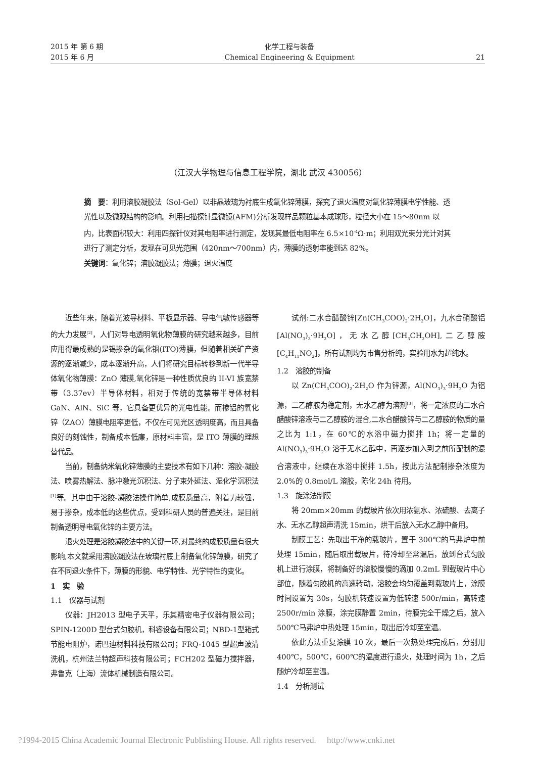2015 年 第 6 期
2015 年 6 月
化学工程与装备
Chemical Engineering & Equipment
21
（江汉大学物理与信息工程学院，湖北 武汉 430056）
摘　要：利用溶胶凝胶法（Sol-Gel）以非晶玻璃为衬底生成氧化锌薄膜，探究了退火温度对氧化锌薄膜电学性能、透光性以及微观结构的影响。利用扫描探针显微镜(AFM)分析发现样品颗粒基本成球形，粒径大小在 15～80nm 以内，比表面积较大：利用四探针仪对其电阻率进行测定，发现其最低电阻率在 6.5×10<sup>-4</sup>Ω·m；利用双光束分光计对其进行了测定分析，发现在可见光范围（420nm～700nm）内，薄膜的透射率能到达 82%。
关键词：氧化锌；溶胶凝胶法；薄膜；退火温度
近些年来，随着光波导材料、平板显示器、导电气敏传感器等的大力发展<sup>[2]</sup>，人们对导电透明氧化物薄膜的研究越来越多，目前应用得最成熟的是锡掺杂的氧化铟(ITO)薄膜，但随着相关矿产资源的逐渐减少，成本逐渐升高，人们将研究目标转移到新一代半导体氧化物薄膜：ZnO 薄膜,氧化锌是一种性质优良的 II-VI 族宽禁带（3.37ev）半导体材料，相对于传统的宽禁带半导体材料 GaN、AlN、SiC 等，它具备更优异的光电性能。而掺铝的氧化锌（ZAO）薄膜电阻率更低，不仅在可见光区透明度高，而且具备良好的刻蚀性，制备成本低廉，原材料丰富，是 ITO 薄膜的理想替代品。
当前，制备纳米氧化锌薄膜的主要技术有如下几种：溶胶-凝胶法、喷雾热解法、脉冲激光沉积法、分子束外延法、湿化学沉积法<sup>[1]</sup>等。其中由于溶胶-凝胶法操作简单,成膜质量高，附着力较强，易于掺杂，成本低的这些优点，受到科研人员的普遍关注，是目前制备透明导电氧化锌的主要方法。
退火处理是溶胶凝胶法中的关键一环,对最终的成膜质量有很大影响,本文就采用溶胶凝胶法在玻璃衬底上制备氧化锌薄膜，研究了在不同退火条件下，薄膜的形貌、电学特性、光学特性的变化。
1　实　验
1.1　仪器与试剂
仪器：JH2013 型电子天平，乐其精密电子仪器有限公司；SPIN-1200D 型台式匀胶机，科睿设备有限公司；NBD-1型箱式节能电阻炉，诺巴迪材料科技有限公司；FRQ-1045 型超声波清洗机，杭州法兰特超声科技有限公司；FCH202 型磁力搅拌器，弗鲁克（上海）流体机械制造有限公司。
试剂:二水合醋酸锌[Zn(CH<sub>3</sub>COO)<sub>2</sub>·2H<sub>2</sub>O]，九水合硝酸铝[Al(NO<sub>3</sub>)<sub>3</sub>·9H<sub>2</sub>O]，无水乙醇[CH<sub>3</sub>CH<sub>2</sub>OH],二乙醇胺[C<sub>4</sub>H<sub>11</sub>NO<sub>2</sub>]，所有试剂均为市售分析纯，实验用水为超纯水。
1.2　溶胶的制备
以 Zn(CH<sub>3</sub>COO)<sub>2</sub>·2H<sub>2</sub>O 作为锌源，Al(NO<sub>3</sub>)<sub>3</sub>·9H<sub>2</sub>O 为铝源，二乙醇胺为稳定剂，无水乙醇为溶剂<sup>[3]</sup>，将一定浓度的二水合醋酸锌溶液与二乙醇胺的混合,二水合醋酸锌与二乙醇胺的物质的量之比为 1:1，在 60℃的水浴中磁力搅拌 1h；将一定量的 Al(NO<sub>3</sub>)<sub>3</sub>·9H<sub>2</sub>O 溶于无水乙醇中，再逐步加入到之前所配制的混合溶液中，继续在水浴中搅拌 1.5h，按此方法配制掺杂浓度为 2.0%的 0.8mol/L 溶胶，陈化 24h 待用。
1.3　旋涂法制膜
将 20mm×20mm 的载玻片依次用浓氨水、浓硫酸、去离子水、无水乙醇超声清洗 15min，烘干后放入无水乙醇中备用。
制膜工艺：先取出干净的载玻片，置于 300℃的马弗炉中前处理 15min，随后取出载玻片，待冷却至常温后，放到台式匀胶机上进行涂膜，将制备好的溶胶慢慢的滴加 0.2mL 到载玻片中心部位，随着匀胶机的高速转动，溶胶会均匀覆盖到载玻片上，涂膜时间设置为 30s，匀胶机转速设置为低转速 500r/min，高转速 2500r/min 涂膜，涂完膜静置 2min，待膜完全干燥之后，放入 500℃马弗炉中热处理 15min，取出后冷却至室温。
依此方法重复涂膜 10 次，最后一次热处理完成后，分别用 400℃，500℃，600℃的温度进行退火，处理时间为 1h，之后随炉冷却至室温。
1.4　分析测试
?1994-2015 China Academic Journal Electronic Publishing House. All rights reserved.　 http://www.cnki.net